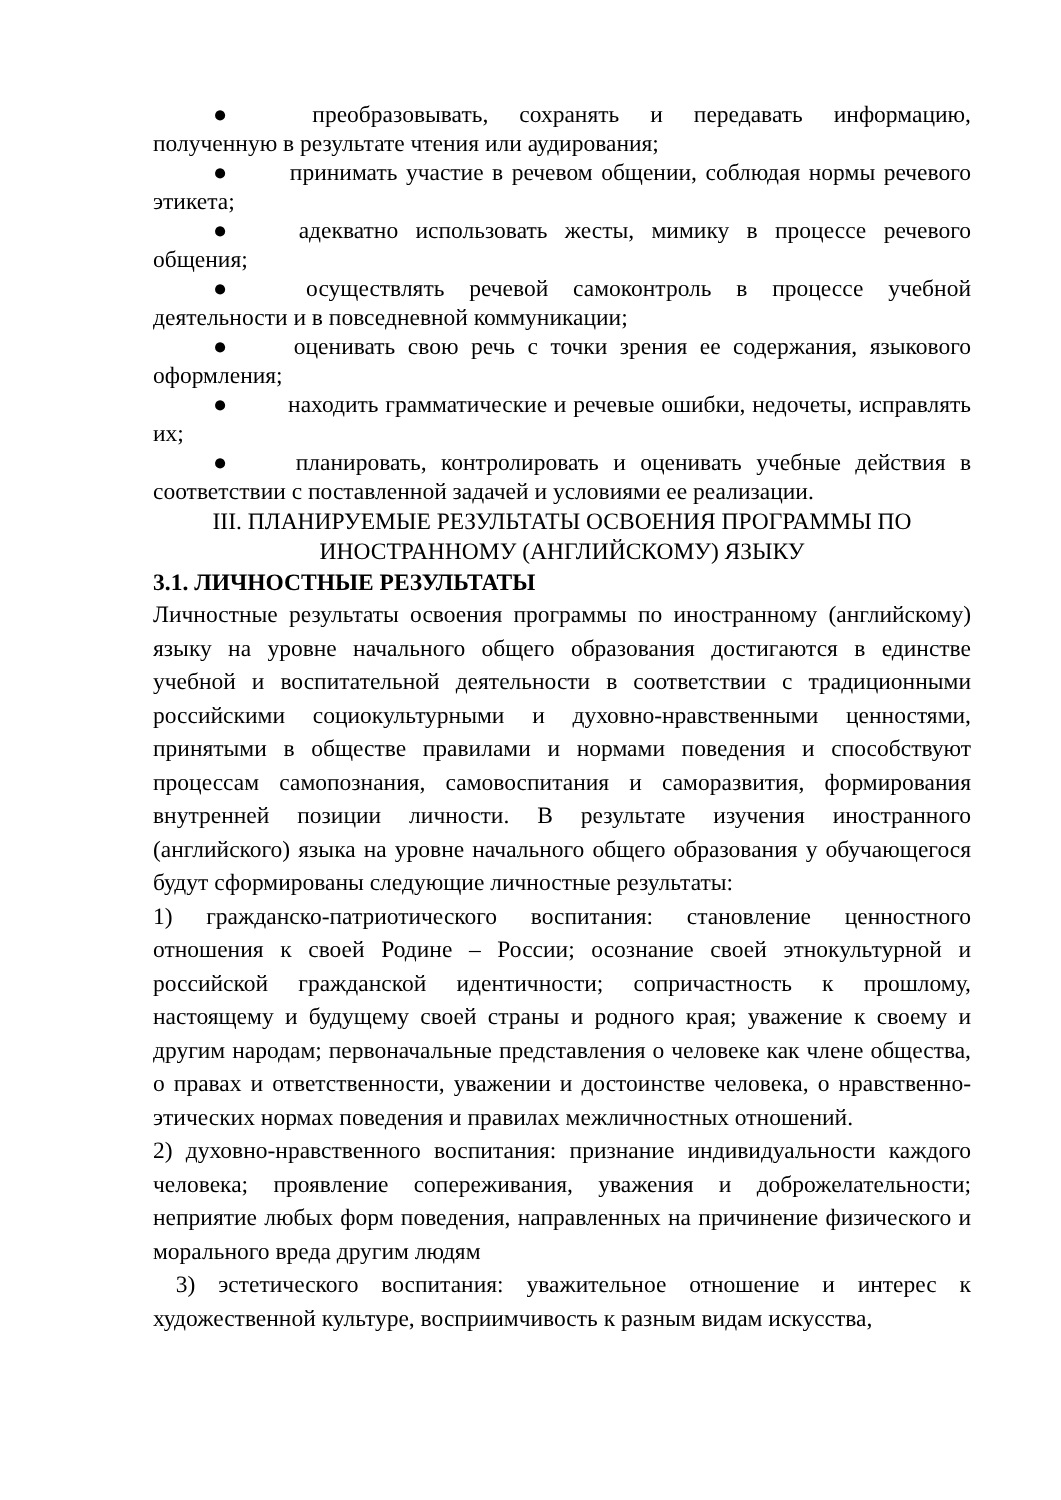● преобразовывать, сохранять и передавать информацию, полученную в результате чтения или аудирования;
● принимать участие в речевом общении, соблюдая нормы речевого этикета;
● адекватно использовать жесты, мимику в процессе речевого общения;
● осуществлять речевой самоконтроль в процессе учебной деятельности и в повседневной коммуникации;
● оценивать свою речь с точки зрения ее содержания, языкового оформления;
● находить грамматические и речевые ошибки, недочеты, исправлять их;
● планировать, контролировать и оценивать учебные действия в соответствии с поставленной задачей и условиями ее реализации.
III. ПЛАНИРУЕМЫЕ РЕЗУЛЬТАТЫ ОСВОЕНИЯ ПРОГРАММЫ ПО ИНОСТРАННОМУ (АНГЛИЙСКОМУ) ЯЗЫКУ
3.1. ЛИЧНОСТНЫЕ РЕЗУЛЬТАТЫ
Личностные результаты освоения программы по иностранному (английскому) языку на уровне начального общего образования достигаются в единстве учебной и воспитательной деятельности в соответствии с традиционными российскими социокультурными и духовно-нравственными ценностями, принятыми в обществе правилами и нормами поведения и способствуют процессам самопознания, самовоспитания и саморазвития, формирования внутренней позиции личности. В результате изучения иностранного (английского) языка на уровне начального общего образования у обучающегося будут сформированы следующие личностные результаты:
1) гражданско-патриотического воспитания: становление ценностного отношения к своей Родине – России; осознание своей этнокультурной и российской гражданской идентичности; сопричастность к прошлому, настоящему и будущему своей страны и родного края; уважение к своему и другим народам; первоначальные представления о человеке как члене общества, о правах и ответственности, уважении и достоинстве человека, о нравственно-этических нормах поведения и правилах межличностных отношений.
2) духовно-нравственного воспитания: признание индивидуальности каждого человека; проявление сопереживания, уважения и доброжелательности; неприятие любых форм поведения, направленных на причинение физического и морального вреда другим людям
3) эстетического воспитания: уважительное отношение и интерес к художественной культуре, восприимчивость к разным видам искусства,